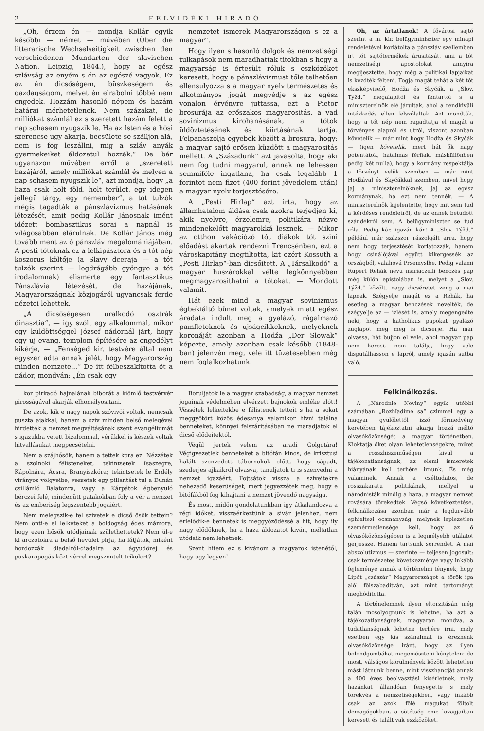2 FELVIDÉKI HIRADÓ
„Oh, érzem én — mondja Kollár egyik későbbi — német — művében (Über die litterarische Wechselseitigkeit zwischen den verschiedenen Mundarten der slavischen Nation. Leipzig, 1844.), hogy az egész szlávság az enyém s én az egészé vagyok. Ez az én dicsőségem, büszkeségem és gazdagságom, melyet én elrabolni többé nem engedek. Hozzám hasonló népem és hazám határai mérhetetlenek. Nem százakat, de milliókat számlál ez s szeretett hazám felett a nap sohasem nyugszik le. Ha az Isten és a hősi szerencse ugy akarja, becsülete se szálljon alá, nem is fog leszállni, mig a szláv anyák gyermekeiket áldozatul hozzák.“ De bár ugyanazon művében erről a „szeretett hazájáról, amely milliókat számlál és melyen a nap sohasem nyugszik le“, azt mondja, hogy „a haza csak holt föld, holt terület, egy idegen jellegü tárgy, egy nemember“, a tót tulzók mégis tagadták a pánszlávizmus hatásának létezését, amit pedig Kollár Jánosnak imént idézett bombasztikus sorai a napnál is világosabban elárulnak. De Kollár János még tovább ment az ő pánszláv megalomániájában. A pesti tótoknak ez a lelkipásztora és a tót nép koszorus költője (a Slavy dceraja — a tót tulzók szerint — legdrágább gyöngye a tót irodalomnak) elismerte egy fantasztikus Pánszlávia létezését, de hazájának, Magyarországnak közjogáról ugyancsak ferde nézetei lehettek.
„A dicsőségesen uralkodó osztrák dinasztia“, — igy szólt egy alkalommal, mikor egy küldöttséggel József nádornál járt, hogy egy uj evang. templom építésére az engedélyt kikérje, — „Fenséged kir. testvére által nem egyszer adta annak jelét, hogy Magyarország minden nemzete...“ De itt félbeszakította őt a nádor, mondván: „Én csak egy
nemzetet ismerek Magyarországon s ez a magyar“.
Hogy ilyen s hasonló dolgok és nemzetiségi tulkapások nem maradhattak titokban s hogy a magyarság is értesült róluk s eszközöket keresett, hogy a pánszlávizmust tőle telhetően ellensulyozza s a magyar nyelv természetes és alkotmányos jogát megvédje s az egész vonalon érvényre juttassa, ezt a Pietor brosurája az erőszakos magyarositás, a vad sovinizmus kirohanásának, a tótok üldöztetésének és kiirtásának tartja. Felpanaszolja egyebek között a brosura, hogy: a magyar sajtó erősen küzdött a magyarositás mellett. A „Századunk“ azt javasolta, hogy aki nem fog tudni magyarul, annak ne lehessen semmiféle ingatlana, ha csak legalább 1 forintot nem fizet (400 forint jövedelem után) a magyar nyelv terjesztésére.
A „Pesti Hirlap“ azt irta, hogy az államhatalom áldása csak azokra terjedjen ki, akik nyelvre, érzelemre, politikára nézve mindenekelőtt magyarokká lesznek. — Mikor az otthon vakációzó tót diákok tót szini előadást akartak rendezni Trencsénben, ezt a városkapitány megtiltotta, kit ezért Kossuth a „Pesti Hirlap“-ban dicsőitett. A „Társalkodó“ a magyar huszárokkal vélte legkönnyebben megmagyarosithatni a tótokat. — Mondott valamit.
Hát ezek mind a magyar sovinizmus égbekiáltó bünei voltak, amelyek miatt egész áradata indult meg a gyalázó, rágalmazó pamfleteknek és ujságcikkeknek, melyeknek koronáját azonban a Hodža „Der Slowak“ képezte, amely azonban csak később (1848-ban) jelenvén meg, vele itt tüzetesebben még nem foglalkozhatunk.
kor pirkadó hajnalának biborát a kiömlő testvérvér pirosságával akarják elhomályositani.
De azok, kik e nagy napok szóvivői voltak, nemcsak puszta ajakkal, hanem a sziv minden belső melegével hirdették a nemzet megváltásának szent evangéliumát s igazukba vetett bizalommal, vérükkel is készek voltak hitvallásukat megpecsételni.
Nem a szájhősök, hanem a tettek kora ez! Nézzétek a szolnoki félisteneket, tekintsetek Isaszegre, Kápolnára, Ácsra, Branyiszkóra; tekintsetek le Erdély virányos völgyeibe, vessetek egy pillantást tul a Dunán csillámló Balatonra, vagy a Kárpátok égbenyuló bérczei felé, mindenütt patakokban foly a vér a nemzet és az emberiség legszentebb jogaiért.
Nem melegszik-e fel szivetek e dicső ősök tettein? Nem önti-e el lelketeket a boldogság édes mámora, hogy ezen hősök utódjainak születhettetek? Nem ül-e ki arczotokra a belső hevület pirja, ha látjátok, miként hordozzák diadalról-diadalra az ágyudörej és puskaropogás közt vérrel megszentelt trikolort?
Boruljatok le a magyar szabadság, a magyar nemzet jogainak védelmében elvérzett bajnokok emléke előtt! Véssétek lelkeitekbe e félistenek tetteit s ha a sokat meggyötört közös édesanya valamikor hivni találna benneteket, könnyei felszáritásában ne maradjatok el dicső elődeitektől.
Végül jertek velem az aradi Golgotára! Végigvezetlek benneteket a bitófán kinos, de krisztusi halált szenvedett tábornokok előtt, hogy sápadt, szederjes ajkaikról olvasva, tanuljatok ti is szenvedni a nemzet igazáért. Fojtsátok vissza a sziveitekre nehezedő keserüséget, mert jegyezzétek meg, hogy e bitófákból fog kihajtani a nemzet jövendő nagysága.
És most, midőn gondolatunkban igy átkalandozva a régi időket, visszaérkeztünk a sivár jelenhez, nem érlelődik-e bennetek is meggyőződéssé a hit, hogy ily nagy elődöknek, ha a haza áldozatot kiván, méltatlan utódaik nem lehetnek.
Szent hitem ez s kivánom a magyarok istenétől, hogy ugy legyen!
Óh, az ártatlanok! A fővárosi sajtó szerint a m. kir. belügyminiszter egy minapi rendeletével korlátolta a pánszláv szellemben irt tót sajtótermékek árusitását, ami a tót nemzetiségi apostolokat annyira megijesztette, hogy még a politikai lapjaikat is kezdték félteni. Fogja magát tehát a két tót ekszképviselő, Hodža és Skyčák, a „Slov. Týžd.“ megalapitói és fentartói s a miniszterelnök elé járultak, ahol a rendkivüli intézkedés ellen felszólaltak. Azt mondták, hogy a tót nép nem ragadtatja el magát a törvényes alapról és utról, viszont azonban követelik — már mint hogy Hodža és Skyčák — (igen követelik, mert hát ők nagy potentátok, hatalmas férfiak, másküllönben pedig két nulla), hogy a kormány respektálja a törvényt velük szemben — már mint Hodžával és Skyčákkal szemben, mivel hogy jaj a miniszterelnöknek, jaj az egész kormánynak, ha ezt nem tennék. — A miniszterelnök kijelentette, hogy mit sem tud a kérdéses rendeletről, de az ennek betudott szándékról sem. A belügyminiszter se tud róla. Pedig kár, igazán kár! A „Slov. Týžd.“ például már százszor rászolgált arra, hogy nem hogy terjesztését korlátozzák, hanem hogy csinálójával együtt kikergessék az országból, valahová Prsemyslbe. Pedig valami Rupert Rehák nevü máriaczelli benczés pap még külön epistolában is, melyet a „Slov. Týžd.“ közölt, nagy dicséretet zeng a mai lapnak. Szégyelje magát ez a Rehák, ha esetleg a magyar benczések nevelték, de szégyelje az — izlését is, amely megengedte neki, hogy a katholikus papokat gyalázó zuglapot még meg is dicsérje. Ha már olvassa, hát bujjon el vele, ahol magyar pap nem keresi, nem találja, hogy vele disputálhasson e lapról, amely igazán sutba való.
Felkinálkozás.
A „Národnie Noviny“ egyik utóbbi számában „Rozhľadime sa“ czimmel egy a magyar gyülölettől izzó förmedvény keretében tájékoztatni akarja hozzá méltó olvasóközönségét a magyar történetben. Kioktatja őket olyan lehetetlenségekre, miket a rosszhiszeműségen kivül a tájékozatlanságnak, az elemi ismeretek hiányának kell terhére irnunk. És még valaminek. Annak a czéltudatos, de rosszakaratu politikának, mellyel a národnisták mindig a haza, a magyar nemzet rovására törekedtek. Végső következtetése, felkinálkozása azonban már a legdurvább ephialtesi ocsmányság, melynek leplezetlen szemérmetlensége kell, hogy az ő olvasóközönségében is a legmélyebb utálatot gerjessze. Hanem tartsunk sorrendet. A mai abszolutizmus — szerinte — teljesen jogosult; csak természetes következménye vagy inkább fejleménye annak a történelmi ténynek, hogy Lipót „császár“ Magyarországot a török iga alól fölszabaditván, azt mint tartományt meghóditotta.
A történelemnek ilyen eltorzitásán még talán mosolyognunk is lehetne, ha azt a tájékozatlanságnak, magyarán mondva, a tudatlanságnak lehetne terhére irni, mely esetben egy kis szánalmat is éreznénk olvasóközönsége iránt, hogy az ilyen bolondgombákat megemészteni kénytelen: de most, válságos körülmények között lehetetlen mást látnunk benne, mint visszhangját annak a 400 éves beolvasztási kisérletnek, mely hazánkat állandóan fenyegette s mely törekvés a nemzetiségekben, vagy inkább csak az azok fölé magukat föltolt demagógokban, a sötétség eme lovagjaiban keresett és talált vak eszközöket.